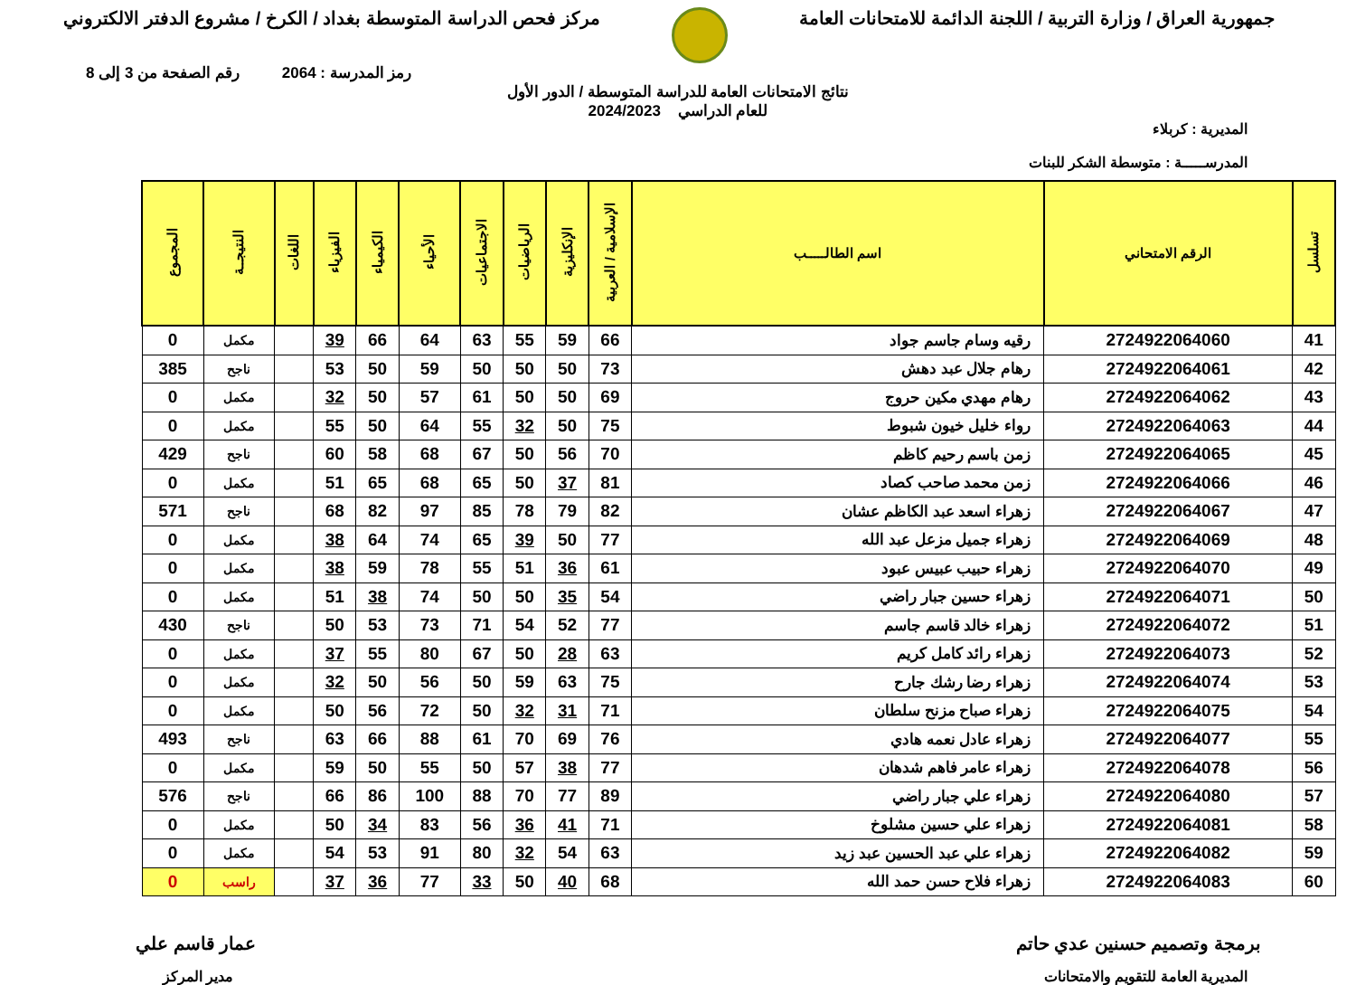جمهورية العراق / وزارة التربية / اللجنة الدائمة للامتحانات العامة
مركز فحص الدراسة المتوسطة بغداد / الكرخ / مشروع الدفتر الالكتروني
رمز المدرسة : 2064 رقم الصفحة من 3 إلى 8
نتائج الامتحانات العامة للدراسة المتوسطة / الدور الأول
للعام الدراسي 2024/2023
المديرية : كربلاء
المدرســـــة : متوسطة الشكر للبنات
| تسلسل | الرقم الامتحاني | اسم الطالـــــب | الإسلامية / العربية | الإنكليزية | الرياضيات | الاجتماعيات | الأحياء | الكيمياء | الفيزياء | اللغات | النتيجــة | المجموع |
| --- | --- | --- | --- | --- | --- | --- | --- | --- | --- | --- | --- | --- |
| 41 | 2724922064060 | رقيه وسام جاسم جواد | 66 | 59 | 55 | 63 | 64 | 66 | 39 | | مكمل | 0 |
| 42 | 2724922064061 | رهام جلال عبد دهش | 73 | 50 | 50 | 50 | 59 | 50 | 53 | | ناجح | 385 |
| 43 | 2724922064062 | رهام مهدي مكين حروج | 69 | 50 | 50 | 61 | 57 | 50 | 32 | | مكمل | 0 |
| 44 | 2724922064063 | رواء خليل خيون شبوط | 75 | 50 | 32 | 55 | 64 | 50 | 55 | | مكمل | 0 |
| 45 | 2724922064065 | زمن باسم رحيم كاظم | 70 | 56 | 50 | 67 | 68 | 58 | 60 | | ناجح | 429 |
| 46 | 2724922064066 | زمن محمد صاحب كصاد | 81 | 37 | 50 | 65 | 68 | 65 | 51 | | مكمل | 0 |
| 47 | 2724922064067 | زهراء اسعد عبد الكاظم عشان | 82 | 79 | 78 | 85 | 97 | 82 | 68 | | ناجح | 571 |
| 48 | 2724922064069 | زهراء جميل مزعل عبد الله | 77 | 50 | 39 | 65 | 74 | 64 | 38 | | مكمل | 0 |
| 49 | 2724922064070 | زهراء حبيب عبيس عبود | 61 | 36 | 51 | 55 | 78 | 59 | 38 | | مكمل | 0 |
| 50 | 2724922064071 | زهراء حسين جبار راضي | 54 | 35 | 50 | 50 | 74 | 38 | 51 | | مكمل | 0 |
| 51 | 2724922064072 | زهراء خالد قاسم جاسم | 77 | 52 | 54 | 71 | 73 | 53 | 50 | | ناجح | 430 |
| 52 | 2724922064073 | زهراء رائد كامل كريم | 63 | 28 | 50 | 67 | 80 | 55 | 37 | | مكمل | 0 |
| 53 | 2724922064074 | زهراء رضا رشك جارح | 75 | 63 | 59 | 50 | 56 | 50 | 32 | | مكمل | 0 |
| 54 | 2724922064075 | زهراء صباح مزنح سلطان | 71 | 31 | 32 | 50 | 72 | 56 | 50 | | مكمل | 0 |
| 55 | 2724922064077 | زهراء عادل نعمه هادي | 76 | 69 | 70 | 61 | 88 | 66 | 63 | | ناجح | 493 |
| 56 | 2724922064078 | زهراء عامر فاهم شدهان | 77 | 38 | 57 | 50 | 55 | 50 | 59 | | مكمل | 0 |
| 57 | 2724922064080 | زهراء علي جبار راضي | 89 | 77 | 70 | 88 | 100 | 86 | 66 | | ناجح | 576 |
| 58 | 2724922064081 | زهراء علي حسين مشلوخ | 71 | 41 | 36 | 56 | 83 | 34 | 50 | | مكمل | 0 |
| 59 | 2724922064082 | زهراء علي عبد الحسين عبد زيد | 63 | 54 | 32 | 80 | 91 | 53 | 54 | | مكمل | 0 |
| 60 | 2724922064083 | زهراء فلاح حسن حمد الله | 68 | 40 | 50 | 33 | 77 | 36 | 37 | | راسب | 0 |
برمجة وتصميم حسنين عدي حاتم عمار قاسم علي
المديرية العامة للتقويم والامتحانات
مدير المركز